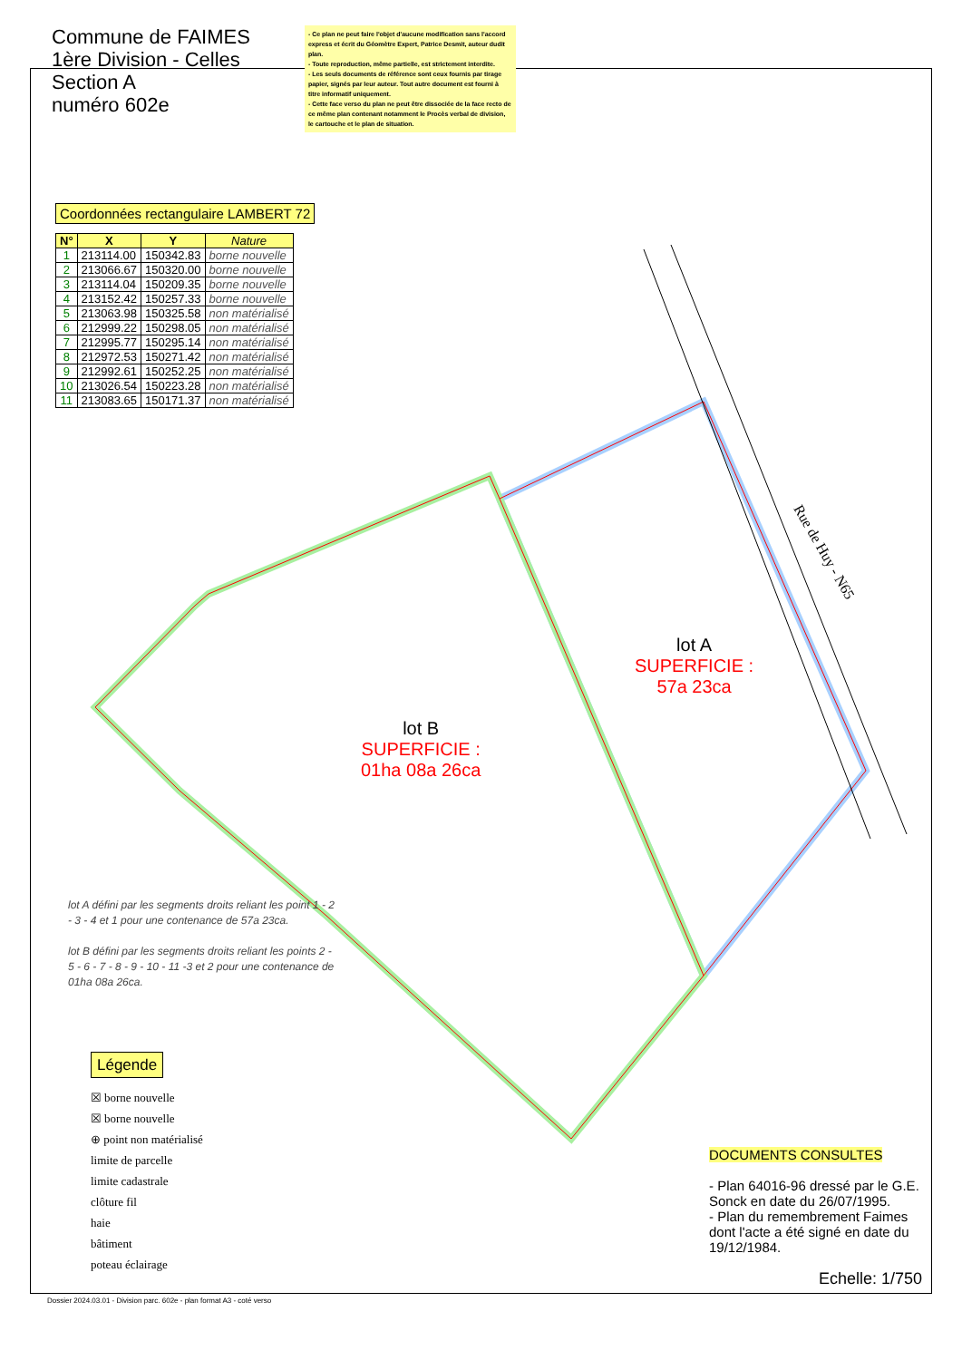Commune de FAIMES
1ère Division - Celles
Section A
numéro 602e
- Ce plan ne peut faire l'objet d'aucune modification sans l'accord express et écrit du Géomètre Expert, Patrice Desmit, auteur dudit plan.
- Toute reproduction, même partielle, est strictement interdite.
- Les seuls documents de référence sont ceux fournis par tirage papier, signés par leur auteur. Tout autre document est fourni à titre informatif uniquement.
- Cette face verso du plan ne peut être dissociée de la face recto de ce même plan contenant notamment le Procès verbal de division, le cartouche et le plan de situation.
Coordonnées rectangulaire LAMBERT 72
| N° | X | Y | Nature |
| --- | --- | --- | --- |
| 1 | 213114.00 | 150342.83 | borne nouvelle |
| 2 | 213066.67 | 150320.00 | borne nouvelle |
| 3 | 213114.04 | 150209.35 | borne nouvelle |
| 4 | 213152.42 | 150257.33 | borne nouvelle |
| 5 | 213063.98 | 150325.58 | non matérialisé |
| 6 | 212999.22 | 150298.05 | non matérialisé |
| 7 | 212995.77 | 150295.14 | non matérialisé |
| 8 | 212972.53 | 150271.42 | non matérialisé |
| 9 | 212992.61 | 150252.25 | non matérialisé |
| 10 | 213026.54 | 150223.28 | non matérialisé |
| 11 | 213083.65 | 150171.37 | non matérialisé |
lot A
SUPERFICIE :
57a 23ca
lot B
SUPERFICIE :
01ha 08a 26ca
Rue de Huy - N65
lot A défini par les segments droits reliant les point 1 - 2 - 3 - 4 et 1 pour une contenance de 57a 23ca.
lot B défini par les segments droits reliant les points 2 - 5 - 6 - 7 - 8 - 9 - 10 - 11 -3 et 2 pour une contenance de 01ha 08a 26ca.
Légende
☒ borne nouvelle
☒ borne nouvelle
⊕ point non matérialisé
limite de parcelle
limite cadastrale
clôture fil
haie
bâtiment
poteau éclairage
DOCUMENTS CONSULTES
- Plan 64016-96 dressé par le G.E. Sonck en date du 26/07/1995.
- Plan du remembrement Faimes dont l'acte a été signé en date du 19/12/1984.
Echelle: 1/750
Dossier 2024.03.01 - Division parc. 602e - plan format A3 - coté verso